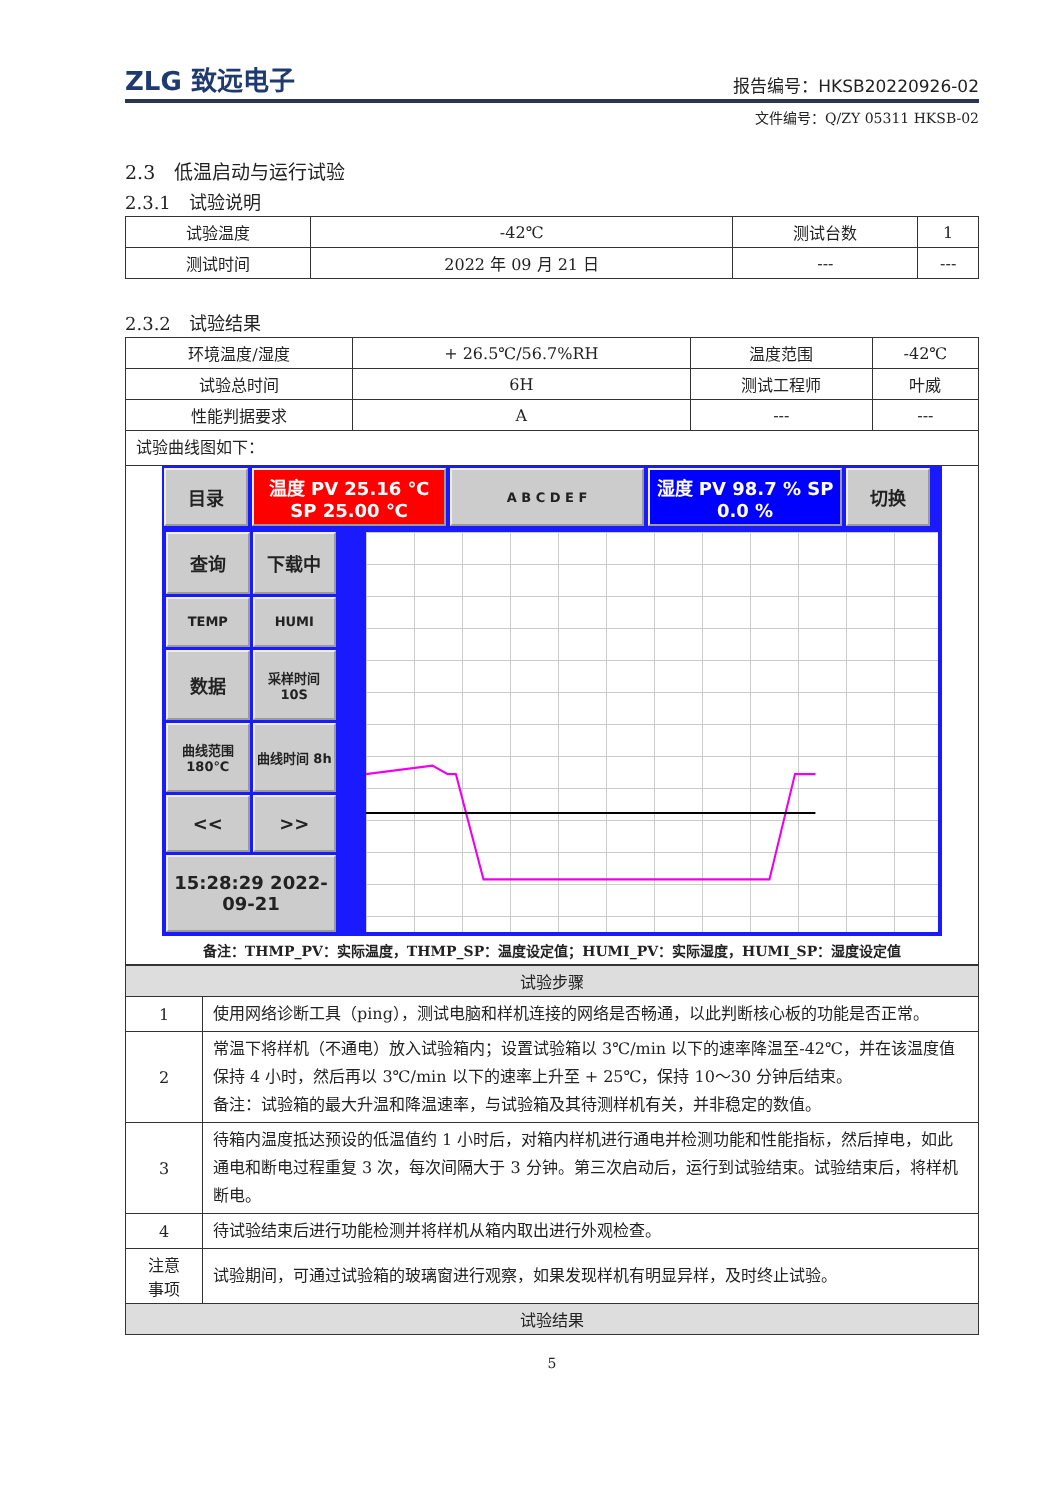ZLG 致远电子 报告编号：HKSB20220926-02
文件编号：Q/ZY 05311 HKSB-02
2.3　低温启动与运行试验
2.3.1　试验说明
| 试验温度 | -42℃ | 测试台数 | 1 |
| 测试时间 | 2022 年 09 月 21 日 | --- | --- |
2.3.2　试验结果
| 环境温度/湿度 | + 26.5℃/56.7%RH | 温度范围 | -42℃ |
| 试验总时间 | 6H | 测试工程师 | 叶威 |
| 性能判据要求 | A | --- | --- |
| 试验曲线图如下： | | | |
| 目录 温度 PV 25.16 ℃ SP 25.00 ℃ A B C D E F 湿度 PV 98.7 % SP 0.0 % 切换 查询 下载中 TEMP HUMI 数据 采样时间 10S 曲线范围 180℃ 曲线时间 8h << >> 15:28:29 2022-09-21 备注：THMP_PV：实际温度，THMP_SP：温度设定值；HUMI_PV：实际湿度，HUMI_SP：湿度设定值 | | | |
| 试验步骤 | |
| 1 | 使用网络诊断工具（ping），测试电脑和样机连接的网络是否畅通，以此判断核心板的功能是否正常。 |
| 2 | 常温下将样机（不通电）放入试验箱内；设置试验箱以 3℃/min 以下的速率降温至-42℃，并在该温度值保持 4 小时，然后再以 3℃/min 以下的速率上升至 + 25℃，保持 10～30 分钟后结束。 备注：试验箱的最大升温和降温速率，与试验箱及其待测样机有关，并非稳定的数值。 |
| 3 | 待箱内温度抵达预设的低温值约 1 小时后，对箱内样机进行通电并检测功能和性能指标，然后掉电，如此通电和断电过程重复 3 次，每次间隔大于 3 分钟。第三次启动后，运行到试验结束。试验结束后，将样机断电。 |
| 4 | 待试验结束后进行功能检测并将样机从箱内取出进行外观检查。 |
| 注意 事项 | 试验期间，可通过试验箱的玻璃窗进行观察，如果发现样机有明显异样，及时终止试验。 |
| 试验结果 | |
5